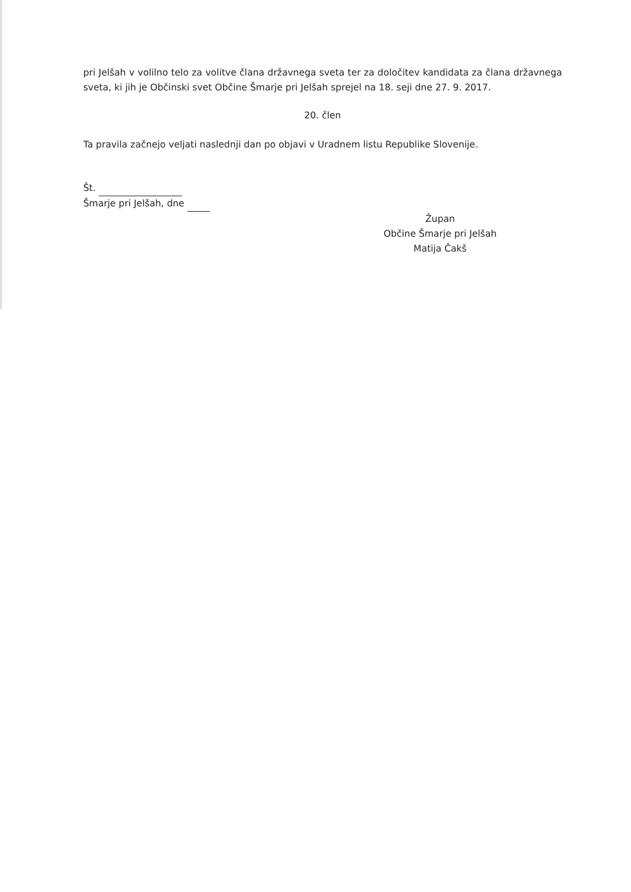pri Jelšah v volilno telo za volitve člana državnega sveta ter za določitev kandidata za člana državnega sveta, ki jih je Občinski svet Občine Šmarje pri Jelšah sprejel na 18. seji dne 27. 9. 2017.
20. člen
Ta pravila začnejo veljati naslednji dan po objavi v Uradnem listu Republike Slovenije.
Št.
Šmarje pri Jelšah, dne
Župan
Občine Šmarje pri Jelšah
Matija Čakš